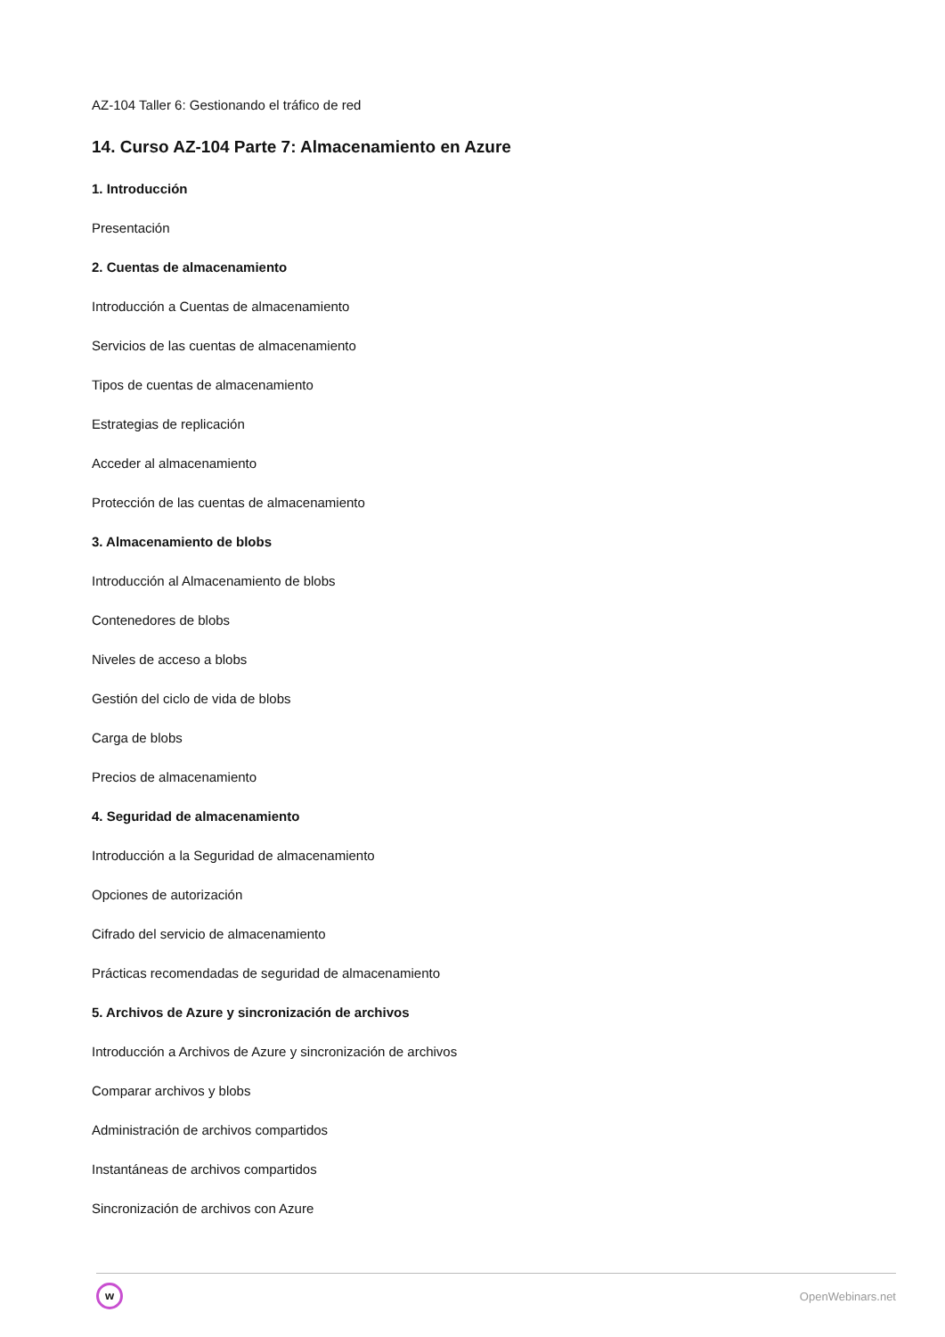AZ-104 Taller 6: Gestionando el tráfico de red
14. Curso AZ-104 Parte 7: Almacenamiento en Azure
1. Introducción
Presentación
2. Cuentas de almacenamiento
Introducción a Cuentas de almacenamiento
Servicios de las cuentas de almacenamiento
Tipos de cuentas de almacenamiento
Estrategias de replicación
Acceder al almacenamiento
Protección de las cuentas de almacenamiento
3. Almacenamiento de blobs
Introducción al Almacenamiento de blobs
Contenedores de blobs
Niveles de acceso a blobs
Gestión del ciclo de vida de blobs
Carga de blobs
Precios de almacenamiento
4. Seguridad de almacenamiento
Introducción a la Seguridad de almacenamiento
Opciones de autorización
Cifrado del servicio de almacenamiento
Prácticas recomendadas de seguridad de almacenamiento
5. Archivos de Azure y sincronización de archivos
Introducción a Archivos de Azure y sincronización de archivos
Comparar archivos y blobs
Administración de archivos compartidos
Instantáneas de archivos compartidos
Sincronización de archivos con Azure
w
OpenWebinars.net